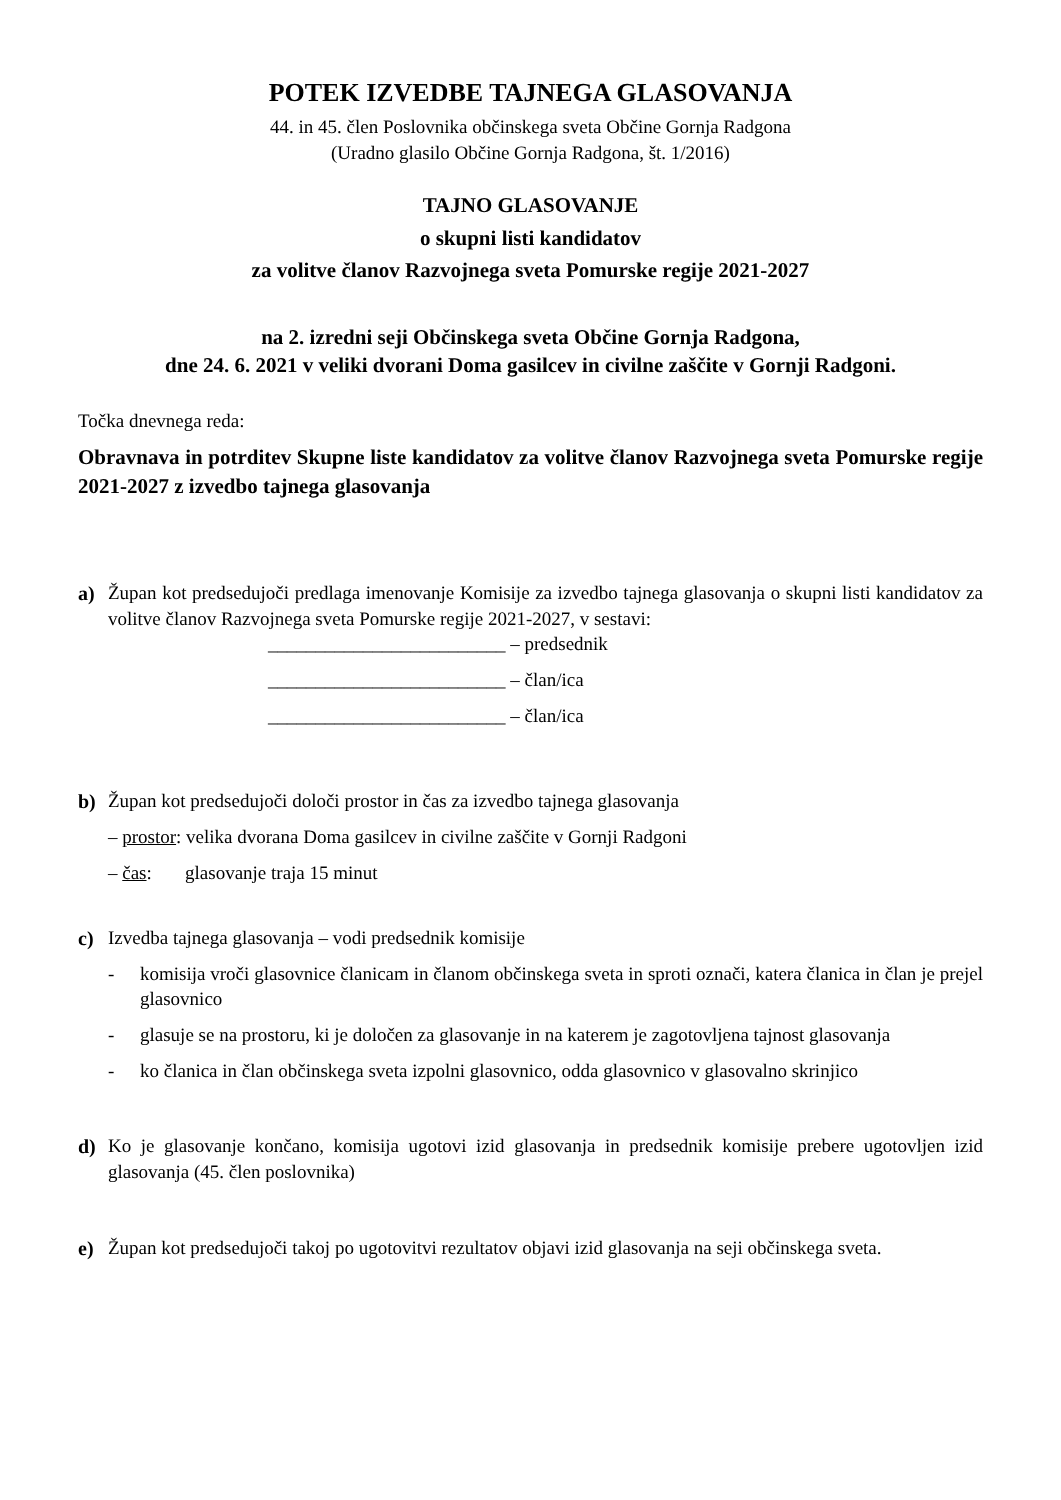POTEK IZVEDBE TAJNEGA GLASOVANJA
44. in 45. člen Poslovnika občinskega sveta Občine Gornja Radgona
(Uradno glasilo Občine Gornja Radgona, št. 1/2016)
TAJNO GLASOVANJE
o skupni listi kandidatov
za volitve članov Razvojnega sveta Pomurske regije 2021-2027
na 2. izredni seji Občinskega sveta Občine Gornja Radgona,
dne 24. 6. 2021 v veliki dvorani Doma gasilcev in civilne zaščite v Gornji Radgoni.
Točka dnevnega reda:
Obravnava in potrditev Skupne liste kandidatov za volitve članov Razvojnega sveta Pomurske regije 2021-2027 z izvedbo tajnega glasovanja
a) Župan kot predsedujoči predlaga imenovanje Komisije za izvedbo tajnega glasovanja o skupni listi kandidatov za volitve članov Razvojnega sveta Pomurske regije 2021-2027, v sestavi:
_________________________ – predsednik
_________________________ – član/ica
_________________________ – član/ica
b) Župan kot predsedujoči določi prostor in čas za izvedbo tajnega glasovanja
– prostor: velika dvorana Doma gasilcev in civilne zaščite v Gornji Radgoni
– čas: glasovanje traja 15 minut
c) Izvedba tajnega glasovanja – vodi predsednik komisije
- komisija vroči glasovnice članicam in članom občinskega sveta in sproti označi, katera članica in član je prejel glasovnico
- glasuje se na prostoru, ki je določen za glasovanje in na katerem je zagotovljena tajnost glasovanja
- ko članica in član občinskega sveta izpolni glasovnico, odda glasovnico v glasovalno skrinjico
d) Ko je glasovanje končano, komisija ugotovi izid glasovanja in predsednik komisije prebere ugotovljen izid glasovanja (45. člen poslovnika)
e) Župan kot predsedujoči takoj po ugotovitvi rezultatov objavi izid glasovanja na seji občinskega sveta.